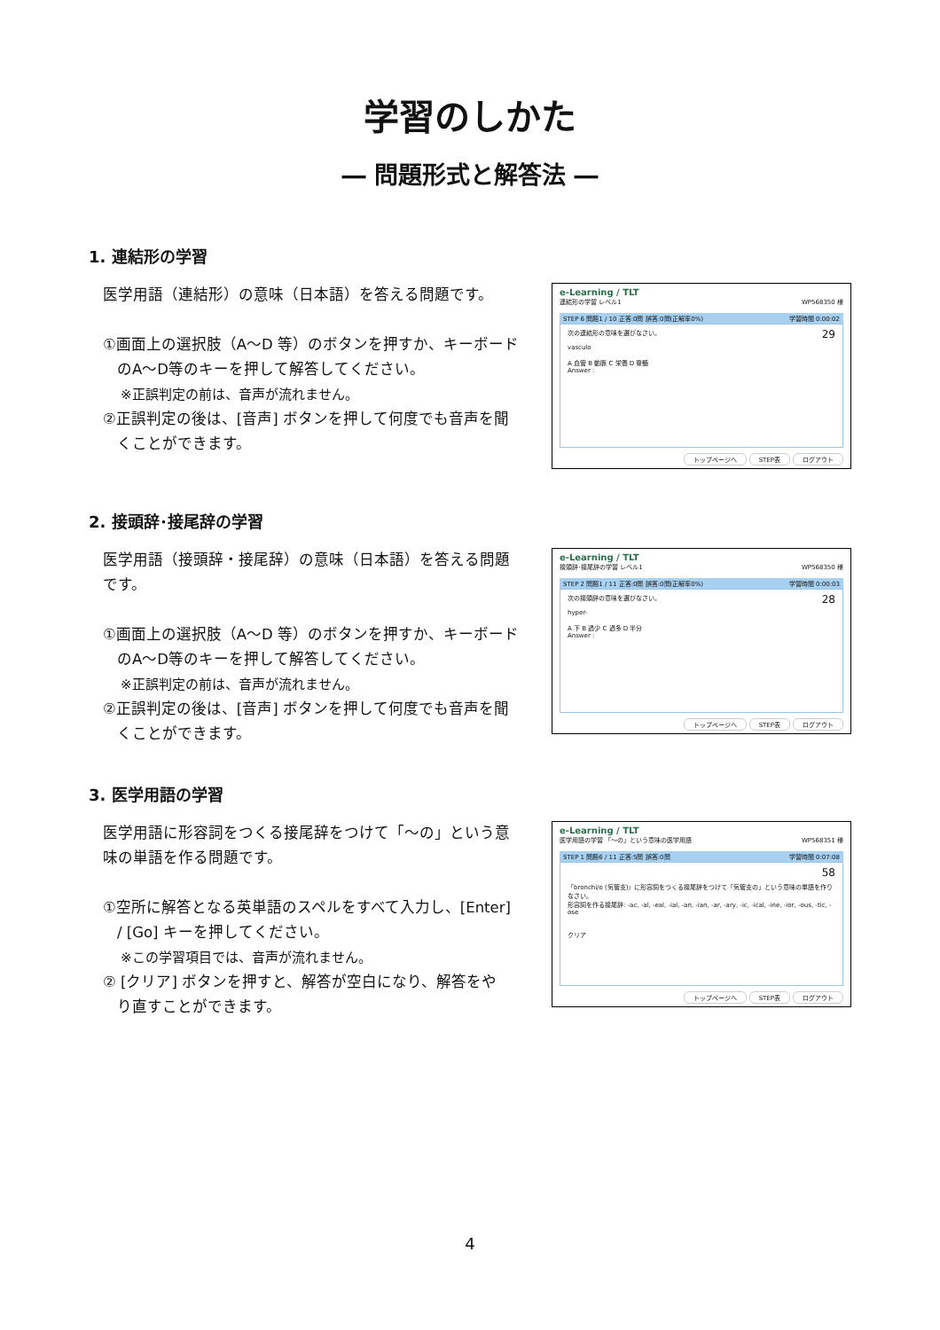学習のしかた
― 問題形式と解答法 ―
1. 連結形の学習
医学用語（連結形）の意味（日本語）を答える問題です。
①画面上の選択肢（A～D 等）のボタンを押すか、キーボード
のA～D等のキーを押して解答してください。
※正誤判定の前は、音声が流れません。
②正誤判定の後は、[音声] ボタンを押して何度でも音声を聞
くことができます。
e-Learning / TLT
連結形の学習 レベル1 WP568350 様
STEP 6 問題1 / 10 正答:0問 誤答:0問(正解率0%) 学習時間 0:00:02
次の連結形の意味を選びなさい。 29
vasculo
A 血管 B 動脈 C 栄養 D 脊髄
Answer :
トップページへ STEP表 ログアウト
2. 接頭辞･接尾辞の学習
医学用語（接頭辞・接尾辞）の意味（日本語）を答える問題
です。
①画面上の選択肢（A～D 等）のボタンを押すか、キーボード
のA～D等のキーを押して解答してください。
※正誤判定の前は、音声が流れません。
②正誤判定の後は、[音声] ボタンを押して何度でも音声を聞
くことができます。
e-Learning / TLT
接頭辞･接尾辞の学習 レベル1 WP568350 様
STEP 2 問題1 / 11 正答:0問 誤答:0問(正解率0%) 学習時間 0:00:03
次の接頭辞の意味を選びなさい。 28
hyper-
A 下 B 過少 C 過多 D 半分
Answer :
トップページへ STEP表 ログアウト
3. 医学用語の学習
医学用語に形容詞をつくる接尾辞をつけて「～の」という意
味の単語を作る問題です。
①空所に解答となる英単語のスペルをすべて入力し、[Enter]
/ [Go] キーを押してください。
※この学習項目では、音声が流れません。
② [クリア] ボタンを押すと、解答が空白になり、解答をや
り直すことができます。
e-Learning / TLT
医学用語の学習 「～の」という意味の医学用語 WP568351 様
STEP 1 問題6 / 11 正答:5問 誤答:0問 学習時間 0:07:08
58
「bronchi/o (気管支)」に形容詞をつくる接尾辞をつけて「気管支の」という意味の単語を作りなさい。
形容詞を作る接尾辞: -ac, -al, -eal, -ial, -an, -ian, -ar, -ary, -ic, -ical, -ine, -ior, -ous, -tic, -ose
クリア
トップページへ STEP表 ログアウト
4